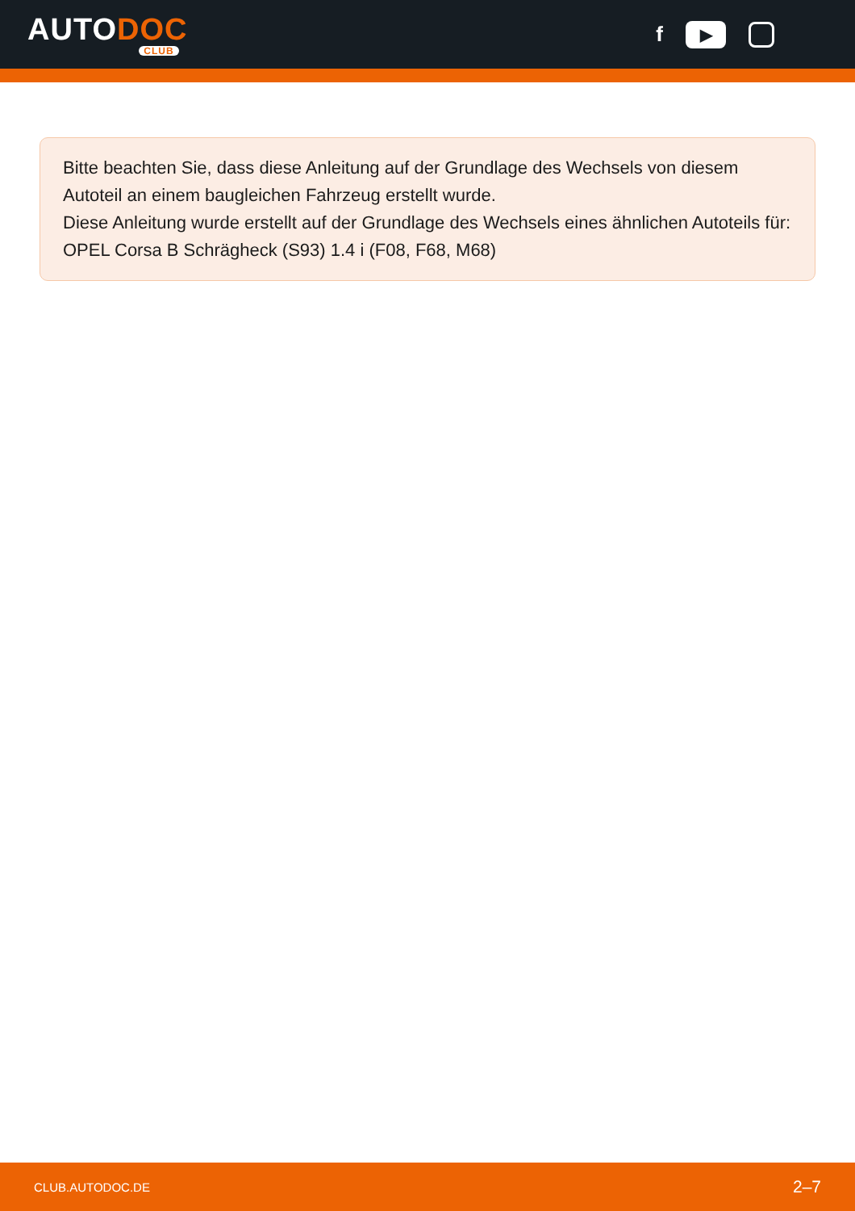AUTODOC
CLUB
f
▶
Bitte beachten Sie, dass diese Anleitung auf der Grundlage des Wechsels von diesem Autoteil an einem baugleichen Fahrzeug erstellt wurde.
Diese Anleitung wurde erstellt auf der Grundlage des Wechsels eines ähnlichen Autoteils für: OPEL Corsa B Schrägheck (S93) 1.4 i (F08, F68, M68)
CLUB.AUTODOC.DE 2–7